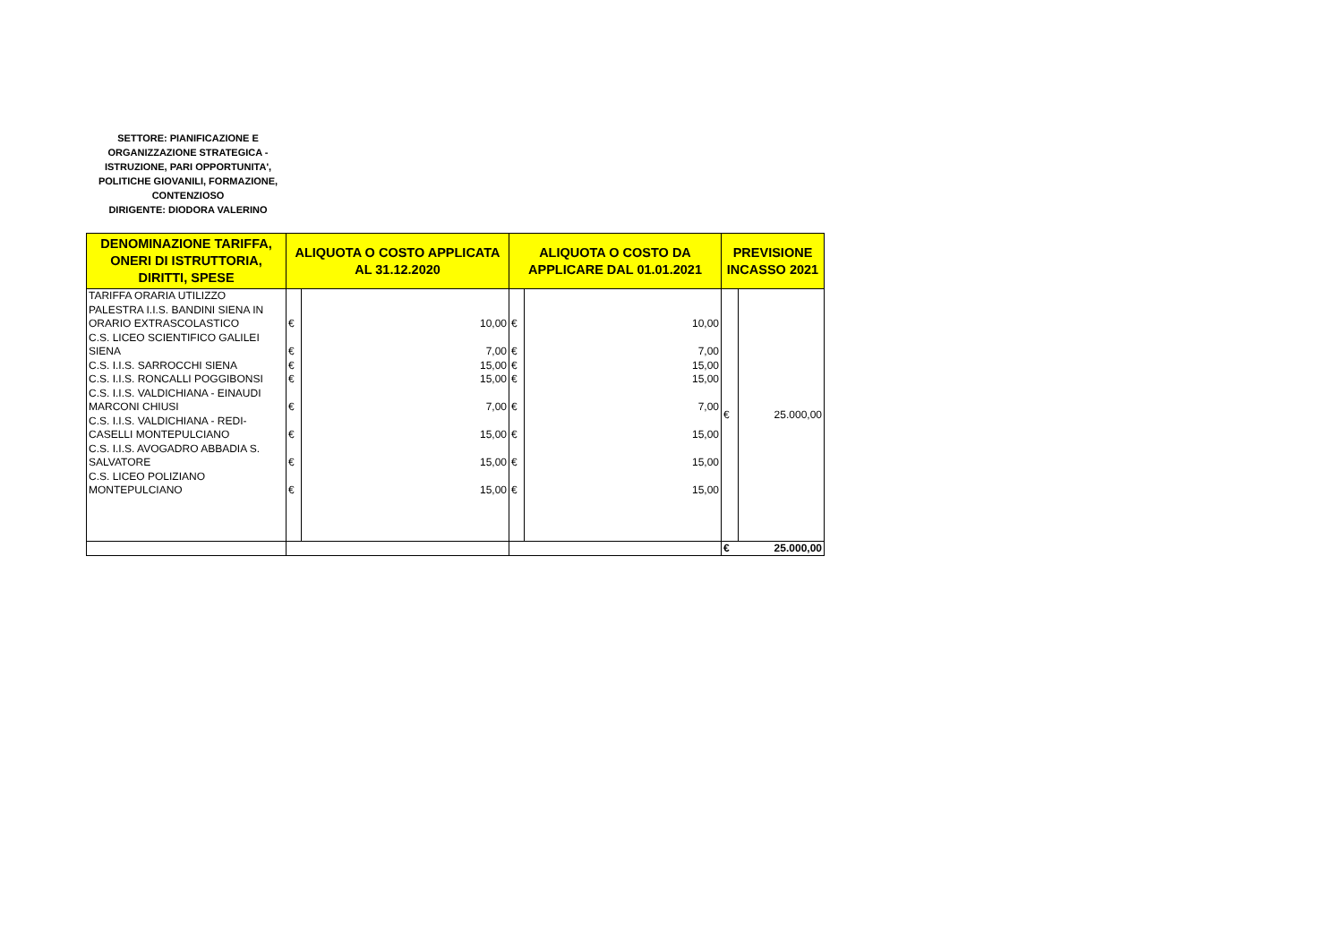SETTORE: PIANIFICAZIONE E ORGANIZZAZIONE STRATEGICA - ISTRUZIONE, PARI OPPORTUNITA', POLITICHE GIOVANILI, FORMAZIONE, CONTENZIOSO
DIRIGENTE: DIODORA VALERINO
| DENOMINAZIONE TARIFFA, ONERI DI ISTRUTTORIA, DIRITTI, SPESE | ALIQUOTA O COSTO APPLICATA AL 31.12.2020 | | ALIQUOTA O COSTO DA APPLICARE DAL 01.01.2021 | | PREVISIONE INCASSO 2021 | |
| --- | --- | --- | --- | --- | --- | --- |
| TARIFFA ORARIA UTILIZZO PALESTRA I.I.S. BANDINI SIENA IN ORARIO EXTRASCOLASTICO | € | 10,00 | € | 10,00 | € | 25.000,00 |
| C.S. LICEO SCIENTIFICO GALILEI SIENA | € | 7,00 | € | 7,00 | | |
| C.S. I.I.S. SARROCCHI SIENA | € | 15,00 | € | 15,00 | | |
| C.S. I.I.S. RONCALLI POGGIBONSI | € | 15,00 | € | 15,00 | | |
| C.S. I.I.S. VALDICHIANA - EINAUDI MARCONI CHIUSI | € | 7,00 | € | 7,00 | | |
| C.S. I.I.S. VALDICHIANA - REDI-CASELLI MONTEPULCIANO | € | 15,00 | € | 15,00 | | |
| C.S. I.I.S. AVOGADRO ABBADIA S. SALVATORE | € | 15,00 | € | 15,00 | | |
| C.S. LICEO POLIZIANO MONTEPULCIANO | € | 15,00 | € | 15,00 | | |
| | | | | | € | 25.000,00 |